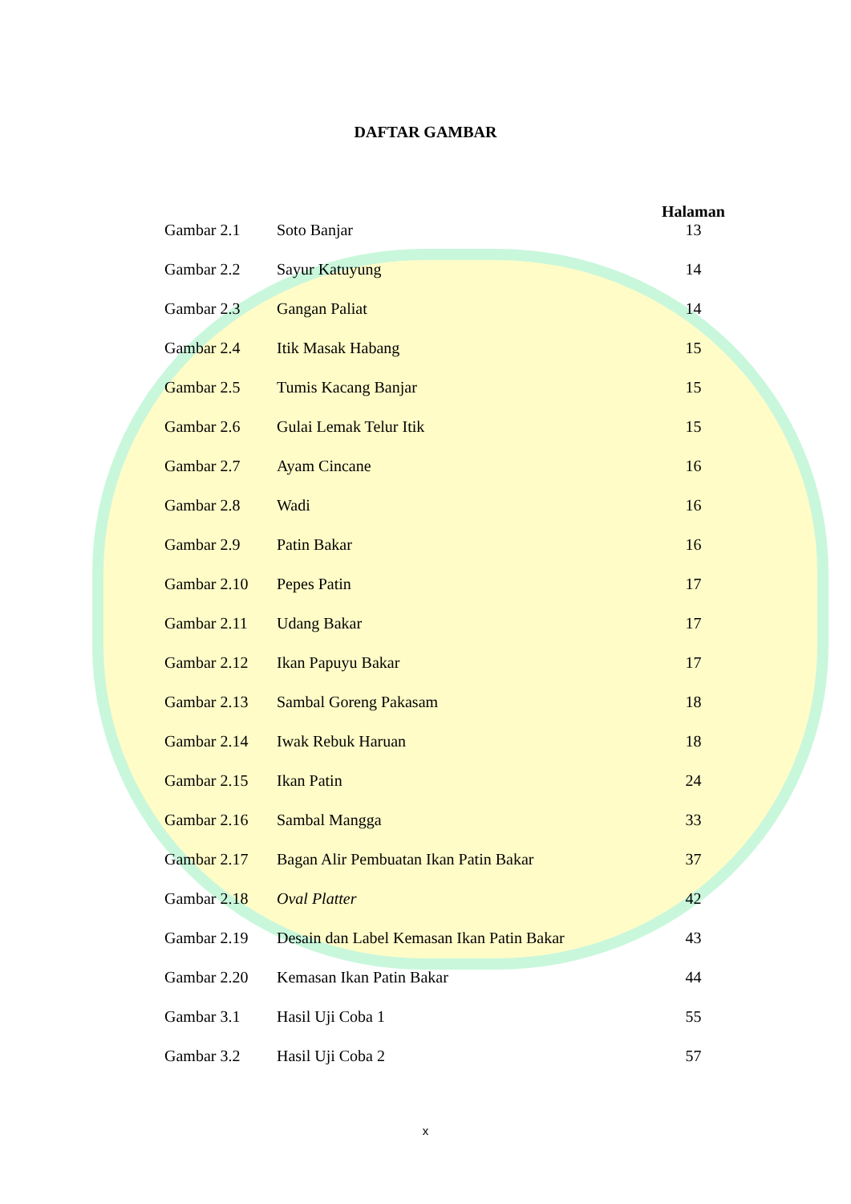DAFTAR GAMBAR
| | | Halaman |
| --- | --- | --- |
| Gambar 2.1 | Soto Banjar | 13 |
| Gambar 2.2 | Sayur Katuyung | 14 |
| Gambar 2.3 | Gangan Paliat | 14 |
| Gambar 2.4 | Itik Masak Habang | 15 |
| Gambar 2.5 | Tumis Kacang Banjar | 15 |
| Gambar 2.6 | Gulai Lemak Telur Itik | 15 |
| Gambar 2.7 | Ayam Cincane | 16 |
| Gambar 2.8 | Wadi | 16 |
| Gambar 2.9 | Patin Bakar | 16 |
| Gambar 2.10 | Pepes Patin | 17 |
| Gambar 2.11 | Udang Bakar | 17 |
| Gambar 2.12 | Ikan Papuyu Bakar | 17 |
| Gambar 2.13 | Sambal Goreng Pakasam | 18 |
| Gambar 2.14 | Iwak Rebuk Haruan | 18 |
| Gambar 2.15 | Ikan Patin | 24 |
| Gambar 2.16 | Sambal Mangga | 33 |
| Gambar 2.17 | Bagan Alir Pembuatan Ikan Patin Bakar | 37 |
| Gambar 2.18 | Oval Platter | 42 |
| Gambar 2.19 | Desain dan Label Kemasan Ikan Patin Bakar | 43 |
| Gambar 2.20 | Kemasan Ikan Patin Bakar | 44 |
| Gambar 3.1 | Hasil Uji Coba 1 | 55 |
| Gambar 3.2 | Hasil Uji Coba 2 | 57 |
x